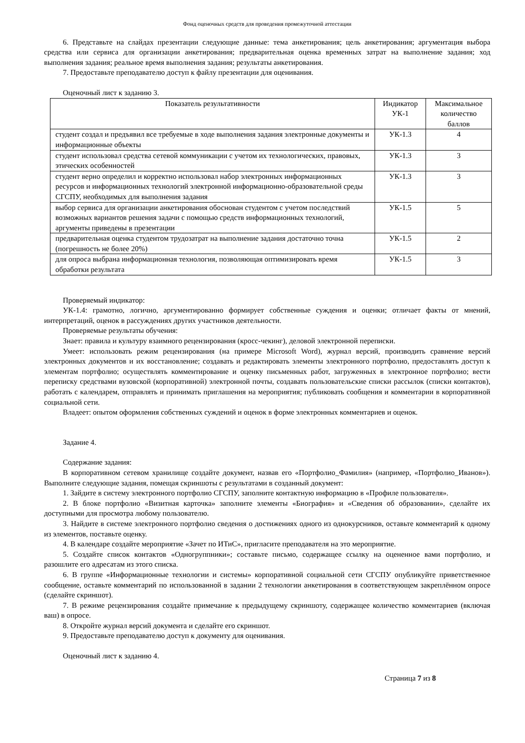Фонд оценочных средств для проведения промежуточной аттестации
6. Представьте на слайдах презентации следующие данные: тема анкетирования; цель анкетирования; аргументация выбора средства или сервиса для организации анкетирования; предварительная оценка временных затрат на выполнение задания; ход выполнения задания; реальное время выполнения задания; результаты анкетирования.
7. Предоставьте преподавателю доступ к файлу презентации для оценивания.
Оценочный лист к заданию 3.
| Показатель результативности | Индикатор УК-1 | Максимальное количество баллов |
| --- | --- | --- |
| студент создал и предъявил все требуемые в ходе выполнения задания электронные документы и информационные объекты | УК-1.3 | 4 |
| студент использовал средства сетевой коммуникации с учетом их технологических, правовых, этических особенностей | УК-1.3 | 3 |
| студент верно определил и корректно использовал набор электронных информационных ресурсов и информационных технологий электронной информационно-образовательной среды СГСПУ, необходимых для выполнения задания | УК-1.3 | 3 |
| выбор сервиса для организации анкетирования обоснован студентом с учетом последствий возможных вариантов решения задачи с помощью средств информационных технологий, аргументы приведены в презентации | УК-1.5 | 5 |
| предварительная оценка студентом трудозатрат на выполнение задания достаточно точна (погрешность не более 20%) | УК-1.5 | 2 |
| для опроса выбрана информационная технология, позволяющая оптимизировать время обработки результата | УК-1.5 | 3 |
Проверяемый индикатор:
УК-1.4: грамотно, логично, аргументированно формирует собственные суждения и оценки; отличает факты от мнений, интерпретаций, оценок в рассуждениях других участников деятельности.
Проверяемые результаты обучения:
Знает: правила и культуру взаимного рецензирования (кросс-чекинг), деловой электронной переписки.
Умеет: использовать режим рецензирования (на примере Microsoft Word), журнал версий, производить сравнение версий электронных документов и их восстановление; создавать и редактировать элементы электронного портфолио, предоставлять доступ к элементам портфолио; осуществлять комментирование и оценку письменных работ, загруженных в электронное портфолио; вести переписку средствами вузовской (корпоративной) электронной почты, создавать пользовательские списки рассылок (списки контактов), работать с календарем, отправлять и принимать приглашения на мероприятия; публиковать сообщения и комментарии в корпоративной социальной сети.
Владеет: опытом оформления собственных суждений и оценок в форме электронных комментариев и оценок.
Задание 4.
Содержание задания:
В корпоративном сетевом хранилище создайте документ, назвав его «Портфолио_Фамилия» (например, «Портфолио_Иванов»). Выполните следующие задания, помещая скриншоты с результатами в созданный документ:
1. Зайдите в систему электронного портфолио СГСПУ, заполните контактную информацию в «Профиле пользователя».
2. В блоке портфолио «Визитная карточка» заполните элементы «Биография» и «Сведения об образовании», сделайте их доступными для просмотра любому пользователю.
3. Найдите в системе электронного портфолио сведения о достижениях одного из однокурсников, оставьте комментарий к одному из элементов, поставьте оценку.
4. В календаре создайте мероприятие «Зачет по ИТиС», пригласите преподавателя на это мероприятие.
5. Создайте список контактов «Одногруппники»; составьте письмо, содержащее ссылку на оцененное вами портфолио, и разошлите его адресатам из этого списка.
6. В группе «Информационные технологии и системы» корпоративной социальной сети СГСПУ опубликуйте приветственное сообщение, оставьте комментарий по использованной в задании 2 технологии анкетирования в соответствующем закреплённом опросе (сделайте скриншот).
7. В режиме рецензирования создайте примечание к предыдущему скриншоту, содержащее количество комментариев (включая ваш) в опросе.
8. Откройте журнал версий документа и сделайте его скриншот.
9. Предоставьте преподавателю доступ к документу для оценивания.
Оценочный лист к заданию 4.
Страница 7 из 8